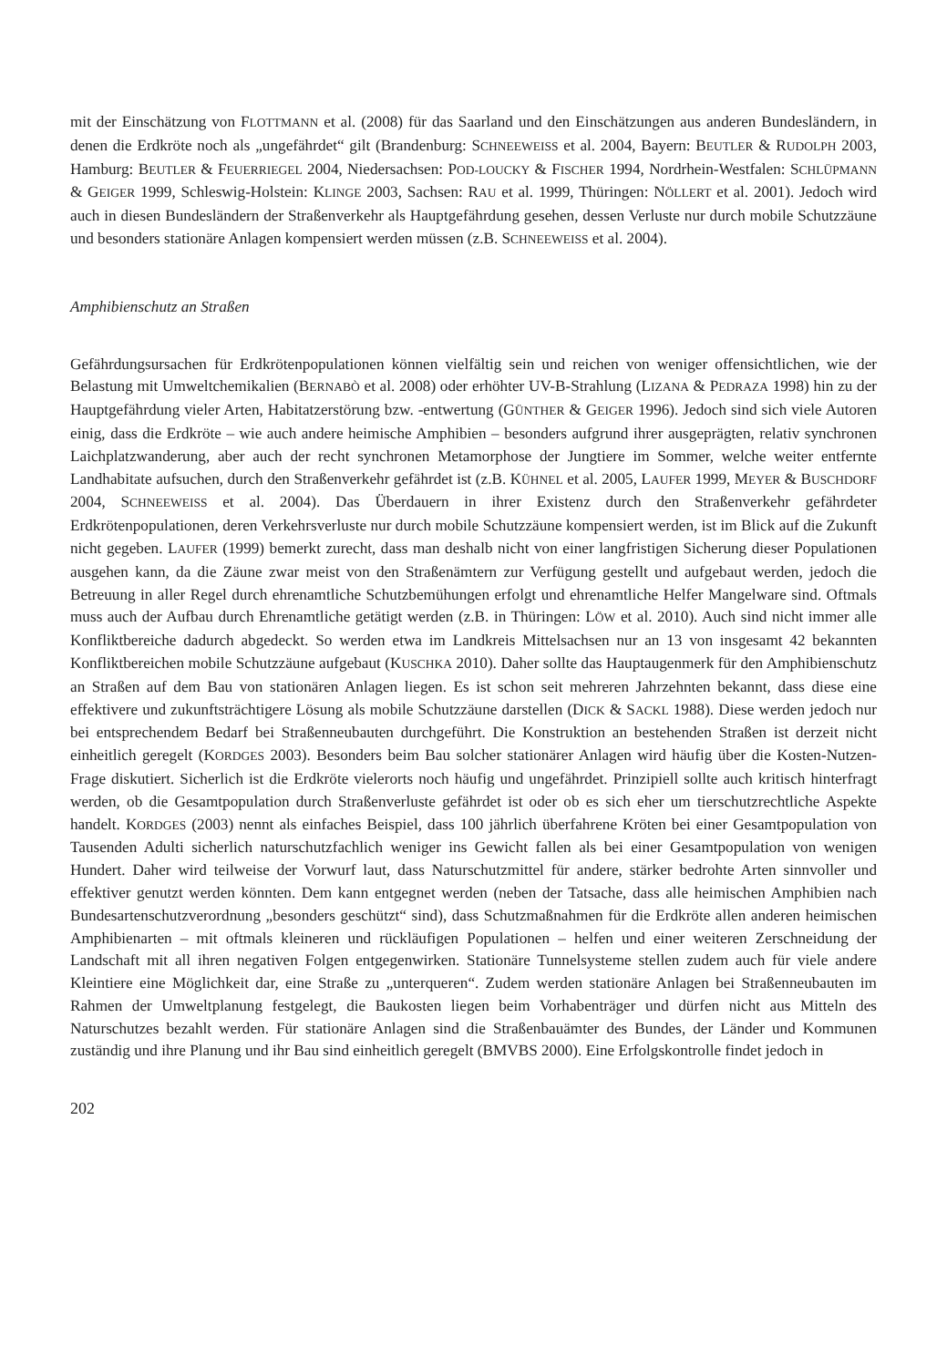mit der Einschätzung von FLOTTMANN et al. (2008) für das Saarland und den Einschätzungen aus anderen Bundesländern, in denen die Erdkröte noch als „ungefährdet“ gilt (Brandenburg: SCHNEEWEISS et al. 2004, Bayern: BEUTLER & RUDOLPH 2003, Hamburg: BEUTLER & FEUERRIEGEL 2004, Niedersachsen: POD-LOUCKY & FISCHER 1994, Nordrhein-Westfalen: SCHLÜPMANN & GEIGER 1999, Schleswig-Holstein: KLINGE 2003, Sachsen: RAU et al. 1999, Thüringen: NÖLLERT et al. 2001). Jedoch wird auch in diesen Bundesländern der Straßenverkehr als Hauptgefährdung gesehen, dessen Verluste nur durch mobile Schutzzäune und besonders stationäre Anlagen kompensiert werden müssen (z.B. SCHNEEWEISS et al. 2004).
Amphibienschutz an Straßen
Gefährdungsursachen für Erdkrötenpopulationen können vielfältig sein und reichen von weniger offensichtlichen, wie der Belastung mit Umweltchemikalien (BERNABÒ et al. 2008) oder erhöhter UV-B-Strahlung (LIZANA & PEDRAZA 1998) hin zu der Hauptgefährdung vieler Arten, Habitatzerstörung bzw. -entwertung (GÜNTHER & GEIGER 1996). Jedoch sind sich viele Autoren einig, dass die Erdkröte – wie auch andere heimische Amphibien – besonders aufgrund ihrer ausgeprägten, relativ synchronen Laichplatzwanderung, aber auch der recht synchronen Metamorphose der Jungtiere im Sommer, welche weiter entfernte Landhabitate aufsuchen, durch den Straßenverkehr gefährdet ist (z.B. KÜHNEL et al. 2005, LAUFER 1999, MEYER & BUSCHDORF 2004, SCHNEEWEISS et al. 2004). Das Überdauern in ihrer Existenz durch den Straßenverkehr gefährdeter Erdkrötenpopulationen, deren Verkehrsverluste nur durch mobile Schutzzäune kompensiert werden, ist im Blick auf die Zukunft nicht gegeben. LAUFER (1999) bemerkt zurecht, dass man deshalb nicht von einer langfristigen Sicherung dieser Populationen ausgehen kann, da die Zäune zwar meist von den Straßenämtern zur Verfügung gestellt und aufgebaut werden, jedoch die Betreuung in aller Regel durch ehrenamtliche Schutzbemühungen erfolgt und ehrenamtliche Helfer Mangelware sind. Oftmals muss auch der Aufbau durch Ehrenamtliche getätigt werden (z.B. in Thüringen: LÖW et al. 2010). Auch sind nicht immer alle Konfliktbereiche dadurch abgedeckt. So werden etwa im Landkreis Mittelsachsen nur an 13 von insgesamt 42 bekannten Konfliktbereichen mobile Schutzzäune aufgebaut (KUSCHKA 2010). Daher sollte das Hauptaugenmerk für den Amphibienschutz an Straßen auf dem Bau von stationären Anlagen liegen. Es ist schon seit mehreren Jahrzehnten bekannt, dass diese eine effektivere und zukunftsträchtigere Lösung als mobile Schutzzäune darstellen (DICK & SACKL 1988). Diese werden jedoch nur bei entsprechendem Bedarf bei Straßenneubauten durchgeführt. Die Konstruktion an bestehenden Straßen ist derzeit nicht einheitlich geregelt (KORDGES 2003). Besonders beim Bau solcher stationärer Anlagen wird häufig über die Kosten-Nutzen-Frage diskutiert. Sicherlich ist die Erdkröte vielerorts noch häufig und ungefährdet. Prinzipiell sollte auch kritisch hinterfragt werden, ob die Gesamtpopulation durch Straßenverluste gefährdet ist oder ob es sich eher um tierschutzrechtliche Aspekte handelt. KORDGES (2003) nennt als einfaches Beispiel, dass 100 jährlich überfahrene Kröten bei einer Gesamtpopulation von Tausenden Adulti sicherlich naturschutzfachlich weniger ins Gewicht fallen als bei einer Gesamtpopulation von wenigen Hundert. Daher wird teilweise der Vorwurf laut, dass Naturschutzmittel für andere, stärker bedrohte Arten sinnvoller und effektiver genutzt werden könnten. Dem kann entgegnet werden (neben der Tatsache, dass alle heimischen Amphibien nach Bundesartenschutzverordnung „besonders geschützt“ sind), dass Schutzmaßnahmen für die Erdkröte allen anderen heimischen Amphibienarten – mit oftmals kleineren und rückläufigen Populationen – helfen und einer weiteren Zerschneidung der Landschaft mit all ihren negativen Folgen entgegenwirken. Stationäre Tunnelsysteme stellen zudem auch für viele andere Kleintiere eine Möglichkeit dar, eine Straße zu „unterqueren“. Zudem werden stationäre Anlagen bei Straßenneubauten im Rahmen der Umweltplanung festgelegt, die Baukosten liegen beim Vorhabenträger und dürfen nicht aus Mitteln des Naturschutzes bezahlt werden. Für stationäre Anlagen sind die Straßenbauämter des Bundes, der Länder und Kommunen zuständig und ihre Planung und ihr Bau sind einheitlich geregelt (BMVBS 2000). Eine Erfolgskontrolle findet jedoch in
202